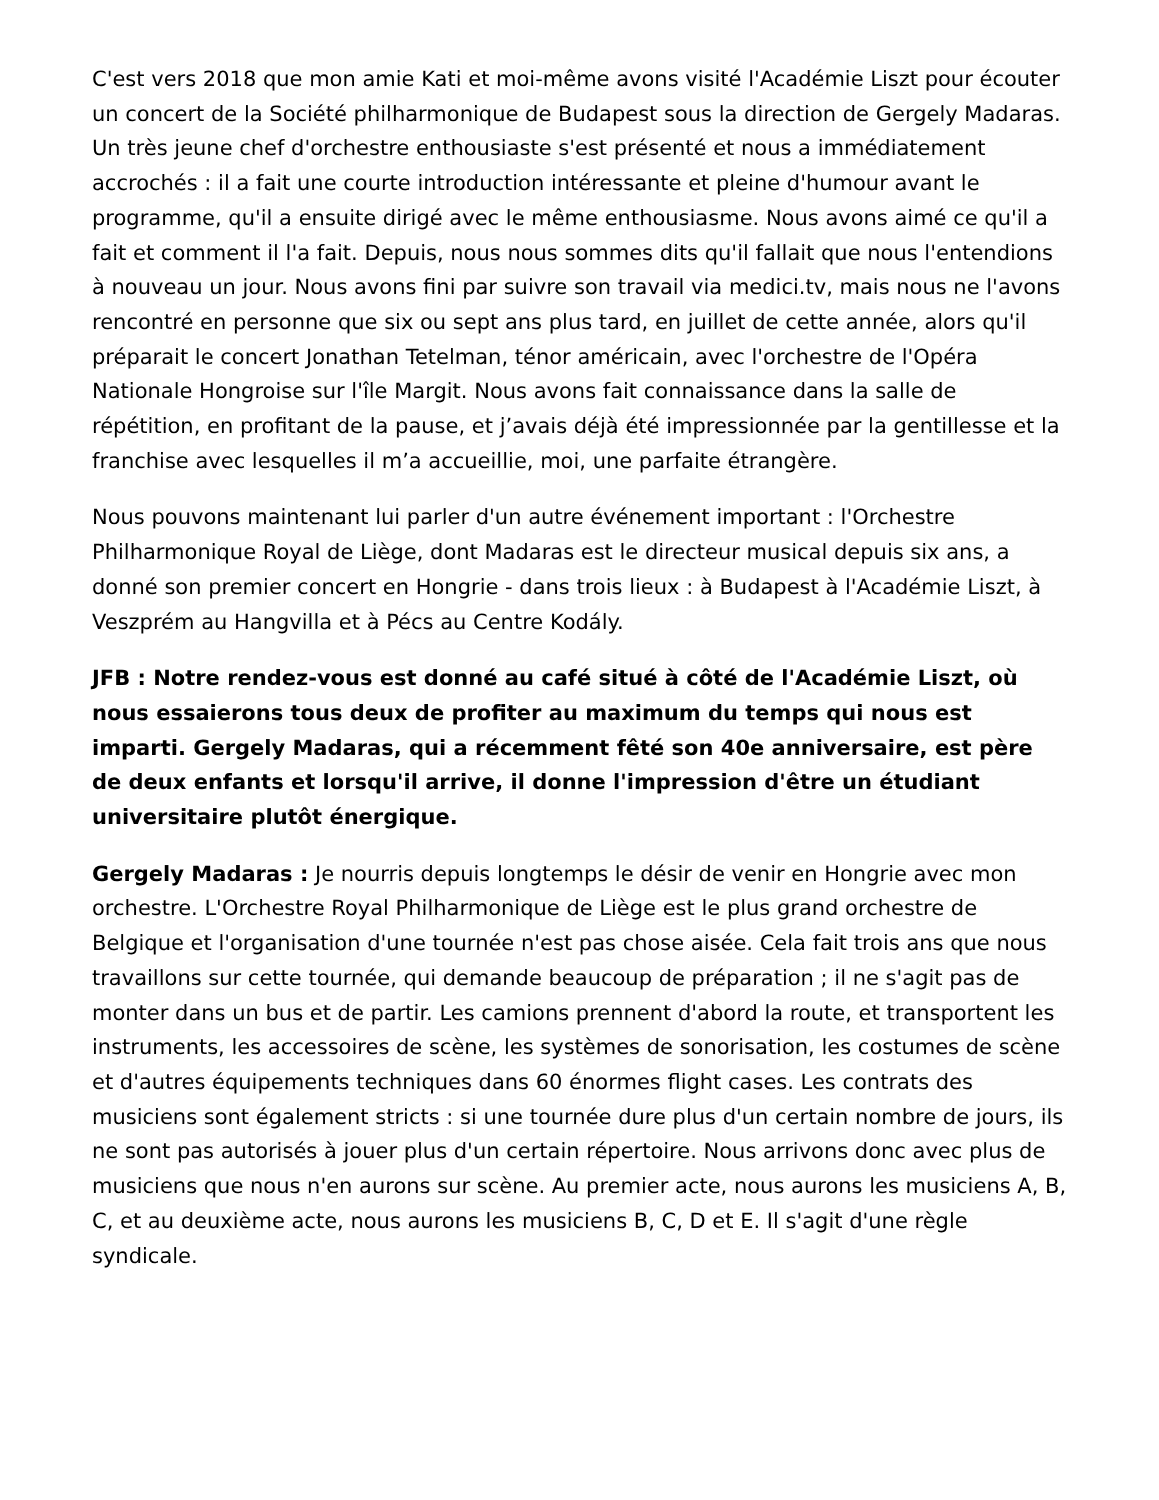C'est vers 2018 que mon amie Kati et moi-même avons visité l'Académie Liszt pour écouter un concert de la Société philharmonique de Budapest sous la direction de Gergely Madaras. Un très jeune chef d'orchestre enthousiaste s'est présenté et nous a immédiatement accrochés : il a fait une courte introduction intéressante et pleine d'humour avant le programme, qu'il a ensuite dirigé avec le même enthousiasme. Nous avons aimé ce qu'il a fait et comment il l'a fait. Depuis, nous nous sommes dits qu'il fallait que nous l'entendions à nouveau un jour. Nous avons fini par suivre son travail via medici.tv, mais nous ne l'avons rencontré en personne que six ou sept ans plus tard, en juillet de cette année, alors qu'il préparait le concert Jonathan Tetelman, ténor américain, avec l'orchestre de l'Opéra Nationale Hongroise sur l'île Margit. Nous avons fait connaissance dans la salle de répétition, en profitant de la pause, et j’avais déjà été impressionnée par la gentillesse et la franchise avec lesquelles il m’a accueillie, moi, une parfaite étrangère.
Nous pouvons maintenant lui parler d'un autre événement important : l'Orchestre Philharmonique Royal de Liège, dont Madaras est le directeur musical depuis six ans, a donné son premier concert en Hongrie - dans trois lieux : à Budapest à l'Académie Liszt, à Veszprém au Hangvilla et à Pécs au Centre Kodály.
JFB : Notre rendez-vous est donné au café situé à côté de l'Académie Liszt, où nous essaierons tous deux de profiter au maximum du temps qui nous est imparti. Gergely Madaras, qui a récemment fêté son 40e anniversaire, est père de deux enfants et lorsqu'il arrive, il donne l'impression d'être un étudiant universitaire plutôt énergique.
Gergely Madaras : Je nourris depuis longtemps le désir de venir en Hongrie avec mon orchestre. L'Orchestre Royal Philharmonique de Liège est le plus grand orchestre de Belgique et l'organisation d'une tournée n'est pas chose aisée. Cela fait trois ans que nous travaillons sur cette tournée, qui demande beaucoup de préparation ; il ne s'agit pas de monter dans un bus et de partir. Les camions prennent d'abord la route, et transportent les instruments, les accessoires de scène, les systèmes de sonorisation, les costumes de scène et d'autres équipements techniques dans 60 énormes flight cases. Les contrats des musiciens sont également stricts : si une tournée dure plus d'un certain nombre de jours, ils ne sont pas autorisés à jouer plus d'un certain répertoire. Nous arrivons donc avec plus de musiciens que nous n'en aurons sur scène. Au premier acte, nous aurons les musiciens A, B, C, et au deuxième acte, nous aurons les musiciens B, C, D et E. Il s'agit d'une règle syndicale.